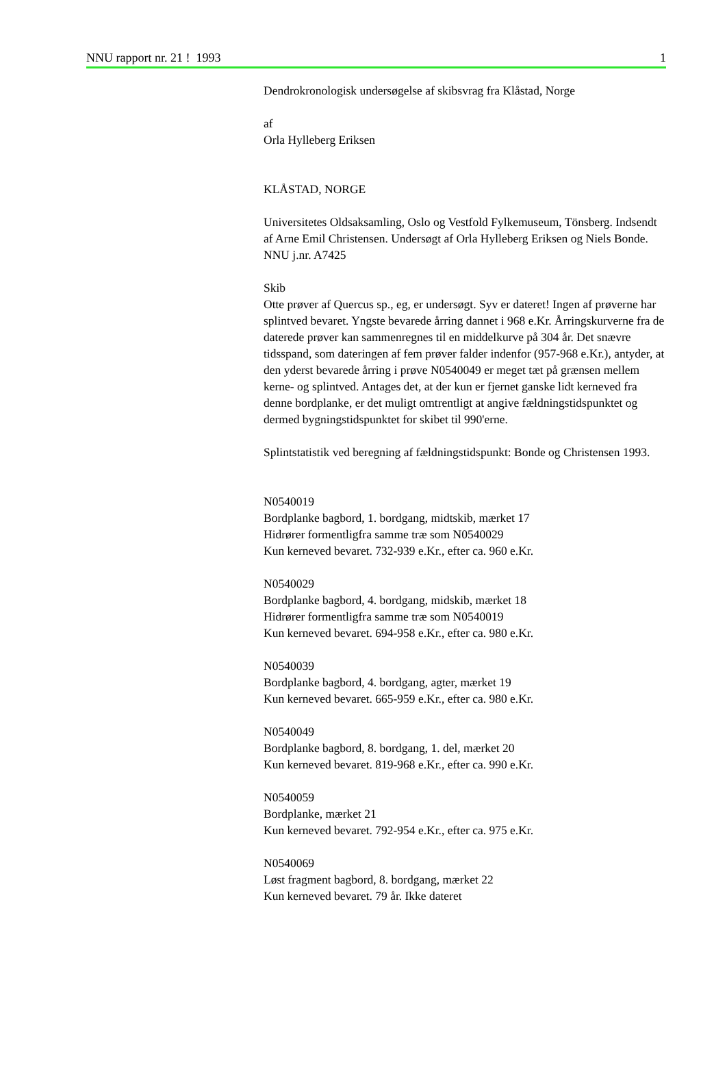NNU rapport nr. 21 ! 1993 1
Dendrokronologisk undersøgelse af skibsvrag fra Klåstad, Norge
af
Orla Hylleberg Eriksen
KLÅSTAD, NORGE
Universitetes Oldsaksamling, Oslo og Vestfold Fylkemuseum, Tönsberg. Indsendt af Arne Emil Christensen. Undersøgt af Orla Hylleberg Eriksen og Niels Bonde. NNU j.nr. A7425
Skib
Otte prøver af Quercus sp., eg, er undersøgt. Syv er dateret! Ingen af prøverne har splintved bevaret. Yngste bevarede årring dannet i 968 e.Kr. Årringskurverne fra de daterede prøver kan sammenregnes til en middelkurve på 304 år. Det snævre tidsspand, som dateringen af fem prøver falder indenfor (957-968 e.Kr.), antyder, at den yderst bevarede årring i prøve N0540049 er meget tæt på grænsen mellem kerne- og splintved. Antages det, at der kun er fjernet ganske lidt kerneved fra denne bordplanke, er det muligt omtrentligt at angive fældningstidspunktet og dermed bygningstidspunktet for skibet til 990'erne.
Splintstatistik ved beregning af fældningstidspunkt: Bonde og Christensen 1993.
N0540019
Bordplanke bagbord, 1. bordgang, midtskib, mærket 17
Hidrører formentligfra samme træ som N0540029
Kun kerneved bevaret. 732-939 e.Kr., efter ca. 960 e.Kr.
N0540029
Bordplanke bagbord, 4. bordgang, midskib, mærket 18
Hidrører formentligfra samme træ som N0540019
Kun kerneved bevaret. 694-958 e.Kr., efter ca. 980 e.Kr.
N0540039
Bordplanke bagbord, 4. bordgang, agter, mærket 19
Kun kerneved bevaret. 665-959 e.Kr., efter ca. 980 e.Kr.
N0540049
Bordplanke bagbord, 8. bordgang, 1. del, mærket 20
Kun kerneved bevaret. 819-968 e.Kr., efter ca. 990 e.Kr.
N0540059
Bordplanke, mærket 21
Kun kerneved bevaret. 792-954 e.Kr., efter ca. 975 e.Kr.
N0540069
Løst fragment bagbord, 8. bordgang, mærket 22
Kun kerneved bevaret. 79 år. Ikke dateret